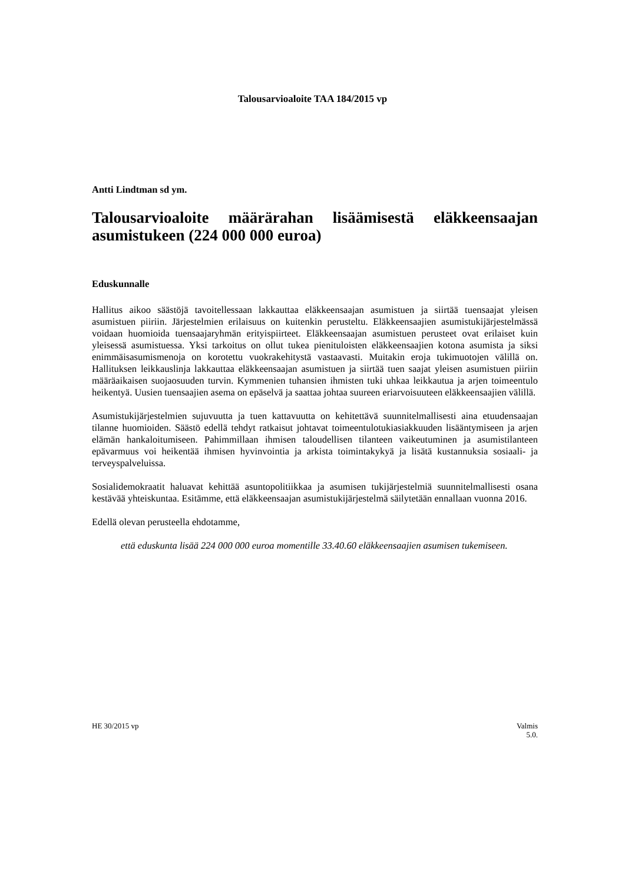Talousarvioaloite TAA 184/2015 vp
Antti Lindtman sd ym.
Talousarvioaloite määrärahan lisäämisestä eläkkeensaajan asumistukeen (224 000 000 euroa)
Eduskunnalle
Hallitus aikoo säästöjä tavoitellessaan lakkauttaa eläkkeensaajan asumistuen ja siirtää tuensaajat yleisen asumistuen piiriin. Järjestelmien erilaisuus on kuitenkin perusteltu. Eläkkeensaajien asumistukijärjestelmässä voidaan huomioida tuensaajaryhmän erityispiirteet. Eläkkeensaajan asumistuen perusteet ovat erilaiset kuin yleisessä asumistuessa. Yksi tarkoitus on ollut tukea pienituloisten eläkkeensaajien kotona asumista ja siksi enimmäisasumismenoja on korotettu vuokrakehitystä vastaavasti. Muitakin eroja tukimuotojen välillä on. Hallituksen leikkauslinja lakkauttaa eläkkeensaajan asumistuen ja siirtää tuen saajat yleisen asumistuen piiriin määräaikaisen suojaosuuden turvin. Kymmenien tuhansien ihmisten tuki uhkaa leikkautua ja arjen toimeentulo heikentyä. Uusien tuensaajien asema on epäselvä ja saattaa johtaa suureen eriarvoisuuteen eläkkeensaajien välillä.
Asumistukijärjestelmien sujuvuutta ja tuen kattavuutta on kehitettävä suunnitelmallisesti aina etuudensaajan tilanne huomioiden. Säästö edellä tehdyt ratkaisut johtavat toimeentulotukiasiakkuuden lisääntymiseen ja arjen elämän hankaloitumiseen. Pahimmillaan ihmisen taloudellisen tilanteen vaikeutuminen ja asumistilanteen epävarmuus voi heikentää ihmisen hyvinvointia ja arkista toimintakykyä ja lisätä kustannuksia sosiaali- ja terveyspalveluissa.
Sosialidemokraatit haluavat kehittää asuntopolitiikkaa ja asumisen tukijärjestelmiä suunnitelmallisesti osana kestävää yhteiskuntaa. Esitämme, että eläkkeensaajan asumistukijärjestelmä säilytetään ennallaan vuonna 2016.
Edellä olevan perusteella ehdotamme,
että eduskunta lisää 224 000 000 euroa momentille 33.40.60 eläkkeensaajien asumisen tukemiseen.
HE 30/2015 vp Valmis
5.0.